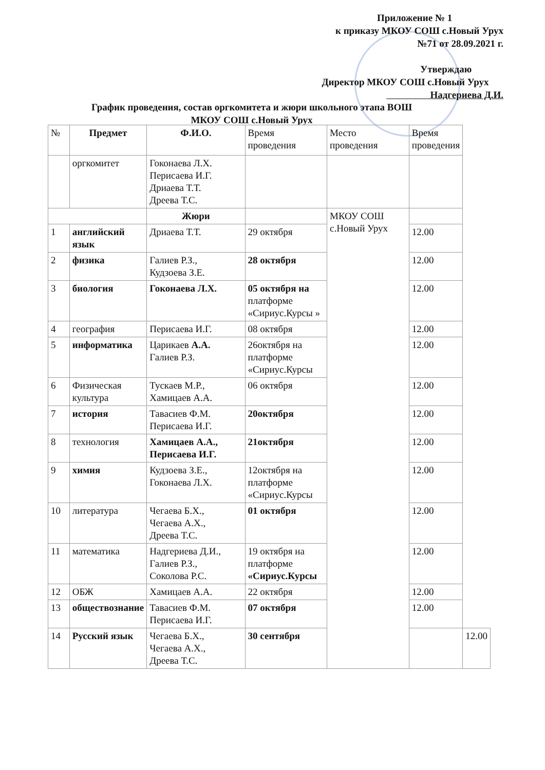Приложение № 1
к приказу МКОУ СОШ с.Новый Урух
№71 от 28.09.2021 г.
Утверждаю
Директор МКОУ СОШ с.Новый Урух
Надгериева Д.И.
График проведения, состав оргкомитета и жюри школьного этапа ВОШ
МКОУ СОШ с.Новый Урух
| № | Предмет | Ф.И.О. | Время проведения | Место проведения | Время проведения | |
| --- | --- | --- | --- | --- | --- | --- |
| | оргкомитет | Гоконаева Л.Х. Перисаева И.Г. Дриаева Т.Т. Дреева Т.С. | | | | |
| | | Жюри | | МКОУ СОШ с.Новый Урух | | |
| 1 | английский язык | Дриаева Т.Т. | 29 октября | | 12.00 | |
| 2 | физика | Галиев Р.З., Кудзоева З.Е. | 28 октября | | 12.00 | |
| 3 | биология | Гоконаева Л.Х. | 05 октября на платформе «Сириус.Курсы » | | 12.00 | |
| 4 | география | Перисаева И.Г. | 08 октября | | 12.00 | |
| 5 | информатика | Царикаев А.А. Галиев Р.З. | 26октября на платформе «Сириус.Курсы | | 12.00 | |
| 6 | Физическая культура | Тускаев М.Р., Хамицаев А.А. | 06 октября | | 12.00 | |
| 7 | история | Тавасиев Ф.М. Перисаева И.Г. | 20октября | | 12.00 | |
| 8 | технология | Хамицаев А.А., Перисаева И.Г. | 21октября | | 12.00 | |
| 9 | химия | Кудзоева З.Е., Гоконаева Л.Х. | 12октября на платформе «Сириус.Курсы | | 12.00 | |
| 10 | литература | Чегаева Б.Х., Чегаева А.Х., Дреева Т.С. | 01 октября | | 12.00 | |
| 11 | математика | Надгериева Д.И., Галиев Р.З., Соколова Р.С. | 19 октября на платформе «Сириус.Курсы | | 12.00 | |
| 12 | ОБЖ | Хамицаев А.А. | 22 октября | | 12.00 | |
| 13 | обществознание | Тавасиев Ф.М. Перисаева И.Г. | 07 октября | | 12.00 | |
| 14 | Русский язык | Чегаева Б.Х., Чегаева А.Х., Дреева Т.С. | 30 сентября | | | 12.00 |